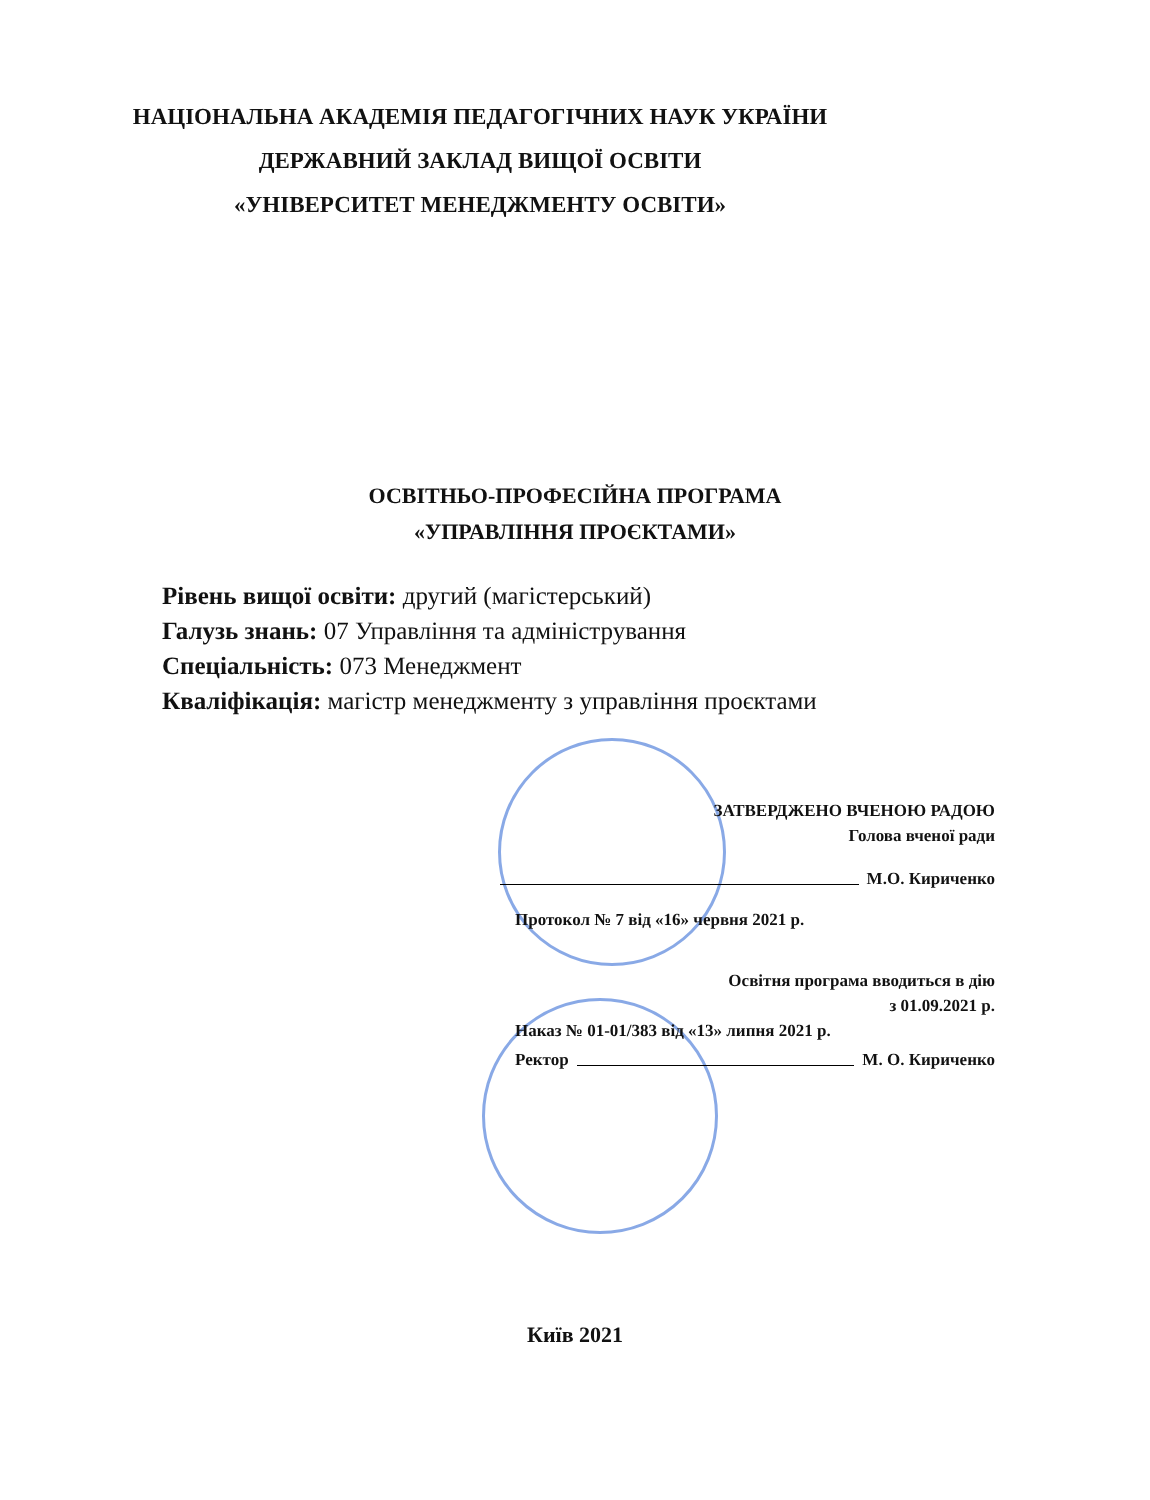НАЦІОНАЛЬНА АКАДЕМІЯ ПЕДАГОГІЧНИХ НАУК УКРАЇНИ
ДЕРЖАВНИЙ ЗАКЛАД ВИЩОЇ ОСВІТИ
«УНІВЕРСИТЕТ МЕНЕДЖМЕНТУ ОСВІТИ»
ОСВІТНЬО-ПРОФЕСІЙНА ПРОГРАМА
«УПРАВЛІННЯ ПРОЄКТАМИ»
Рівень вищої освіти: другий (магістерський)
Галузь знань: 07 Управління та адміністрування
Спеціальність: 073 Менеджмент
Кваліфікація: магістр менеджменту з управління проєктами
ЗАТВЕРДЖЕНО ВЧЕНОЮ РАДОЮ
Голова вченої ради
М.О. Кириченко
Протокол № 7 від «16» червня 2021 р.
Освітня програма вводиться в дію
з 01.09.2021 р.
Наказ № 01-01/383 від «13» липня 2021 р.
Ректор М. О. Кириченко
Київ 2021